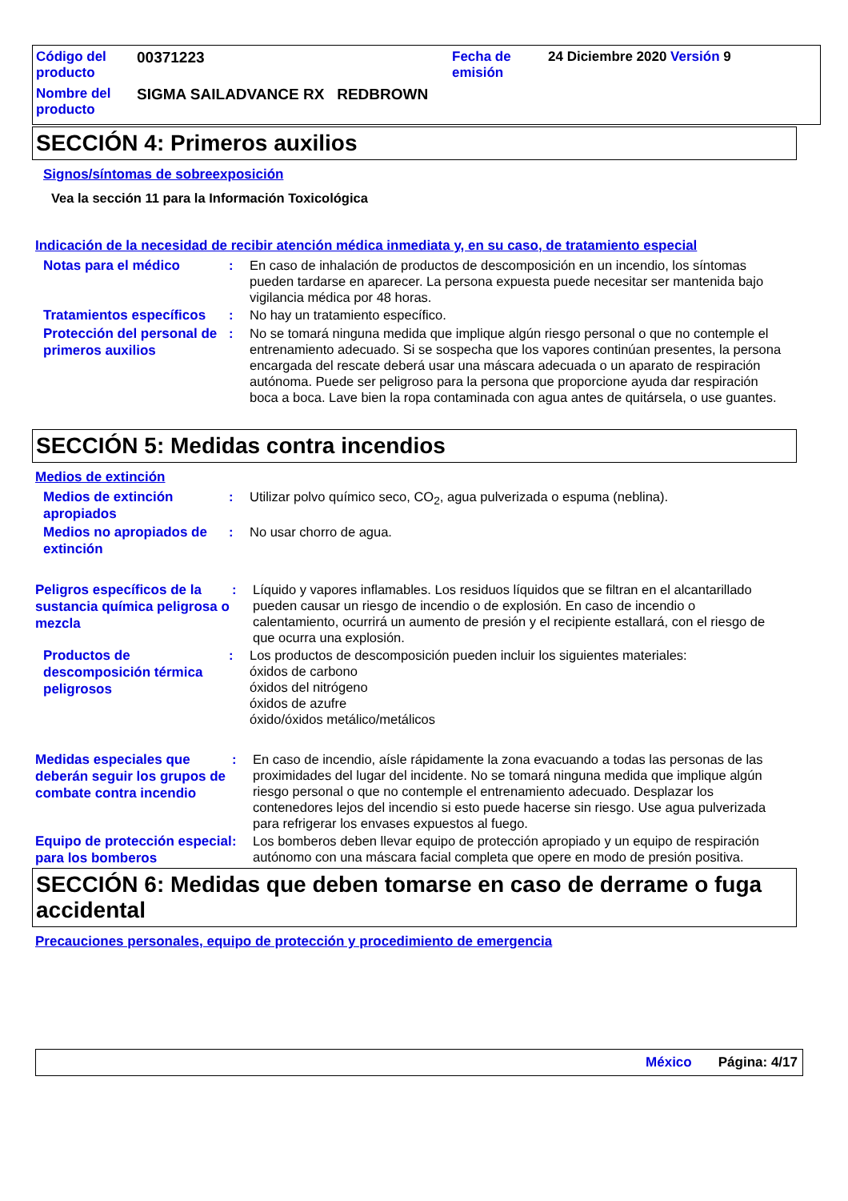Código del producto
00371223 Fecha de emisión
24 Diciembre 2020 Versión 9
Nombre del producto
SIGMA SAILADVANCE RX REDBROWN
SECCIÓN 4: Primeros auxilios
Signos/síntomas de sobreexposición
Vea la sección 11 para la Información Toxicológica
Indicación de la necesidad de recibir atención médica inmediata y, en su caso, de tratamiento especial
Notas para el médico
: En caso de inhalación de productos de descomposición en un incendio, los síntomas pueden tardarse en aparecer. La persona expuesta puede necesitar ser mantenida bajo vigilancia médica por 48 horas.
Tratamientos específicos
: No hay un tratamiento específico.
Protección del personal de primeros auxilios
: No se tomará ninguna medida que implique algún riesgo personal o que no contemple el entrenamiento adecuado. Si se sospecha que los vapores continúan presentes, la persona encargada del rescate deberá usar una máscara adecuada o un aparato de respiración autónoma. Puede ser peligroso para la persona que proporcione ayuda dar respiración boca a boca. Lave bien la ropa contaminada con agua antes de quitársela, o use guantes.
SECCIÓN 5: Medidas contra incendios
Medios de extinción
Medios de extinción apropiados
: Utilizar polvo químico seco, CO<sub>2</sub>, agua pulverizada o espuma (neblina).
Medios no apropiados de extinción
: No usar chorro de agua.
Peligros específicos de la sustancia química peligrosa o mezcla
: Líquido y vapores inflamables. Los residuos líquidos que se filtran en el alcantarillado pueden causar un riesgo de incendio o de explosión. En caso de incendio o calentamiento, ocurrirá un aumento de presión y el recipiente estallará, con el riesgo de que ocurra una explosión.
Productos de descomposición térmica peligrosos
: Los productos de descomposición pueden incluir los siguientes materiales:
óxidos de carbono
óxidos del nitrógeno
óxidos de azufre
óxido/óxidos metálico/metálicos
Medidas especiales que deberán seguir los grupos de combate contra incendio
: En caso de incendio, aísle rápidamente la zona evacuando a todas las personas de las proximidades del lugar del incidente. No se tomará ninguna medida que implique algún riesgo personal o que no contemple el entrenamiento adecuado. Desplazar los contenedores lejos del incendio si esto puede hacerse sin riesgo. Use agua pulverizada para refrigerar los envases expuestos al fuego.
Equipo de protección especial para los bomberos
: Los bomberos deben llevar equipo de protección apropiado y un equipo de respiración autónomo con una máscara facial completa que opere en modo de presión positiva.
SECCIÓN 6: Medidas que deben tomarse en caso de derrame o fuga accidental
Precauciones personales, equipo de protección y procedimiento de emergencia
México Página: 4/17